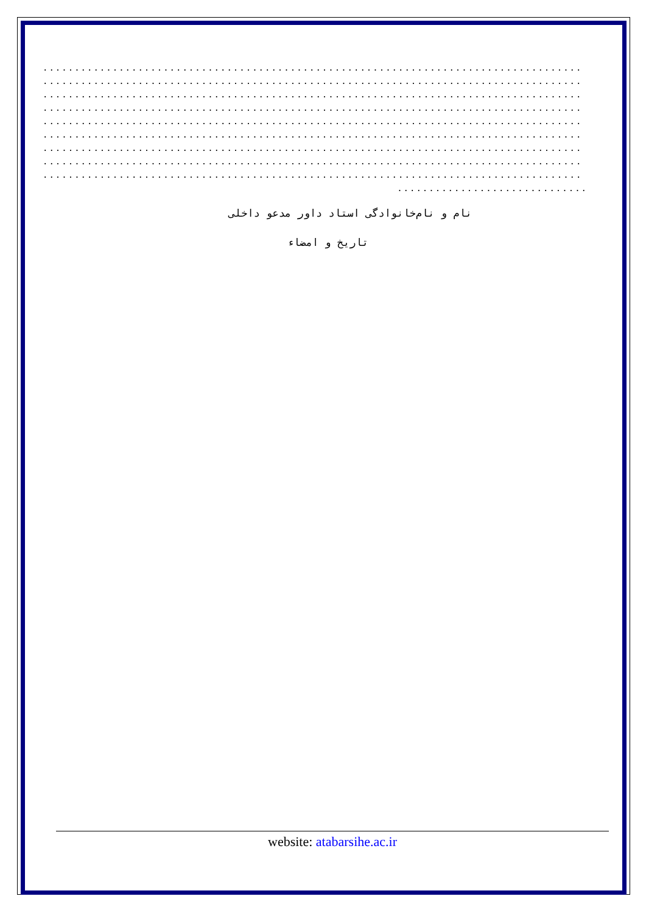.....................................................................................
.....................................................................................
.....................................................................................
.....................................................................................
.....................................................................................
.....................................................................................
.....................................................................................
.....................................................................................
.....................................................................................
..............................
نام و نام‌خانوادگی استاد داور مدعو داخلی
تاریخ و امضاء
website: atabarsihe.ac.ir